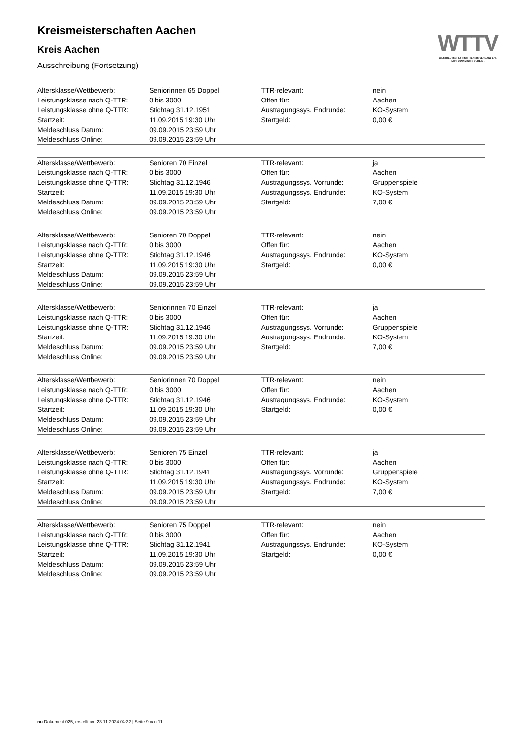Kreismeisterschaften Aachen
Kreis Aachen
Ausschreibung (Fortsetzung)
| Altersklasse/Wettbewerb: | Seniorinnen 65 Doppel | TTR-relevant: | nein |
| Leistungsklasse nach Q-TTR: | 0 bis 3000 | Offen für: | Aachen |
| Leistungsklasse ohne Q-TTR: | Stichtag 31.12.1951 | Austragungssys. Endrunde: | KO-System |
| Startzeit: | 11.09.2015 19:30 Uhr | Startgeld: | 0,00 € |
| Meldeschluss Datum: | 09.09.2015 23:59 Uhr | | |
| Meldeschluss Online: | 09.09.2015 23:59 Uhr | | |
| Altersklasse/Wettbewerb: | Senioren 70 Einzel | TTR-relevant: | ja |
| Leistungsklasse nach Q-TTR: | 0 bis 3000 | Offen für: | Aachen |
| Leistungsklasse ohne Q-TTR: | Stichtag 31.12.1946 | Austragungssys. Vorrunde: | Gruppenspiele |
| Startzeit: | 11.09.2015 19:30 Uhr | Austragungssys. Endrunde: | KO-System |
| Meldeschluss Datum: | 09.09.2015 23:59 Uhr | Startgeld: | 7,00 € |
| Meldeschluss Online: | 09.09.2015 23:59 Uhr | | |
| Altersklasse/Wettbewerb: | Senioren 70 Doppel | TTR-relevant: | nein |
| Leistungsklasse nach Q-TTR: | 0 bis 3000 | Offen für: | Aachen |
| Leistungsklasse ohne Q-TTR: | Stichtag 31.12.1946 | Austragungssys. Endrunde: | KO-System |
| Startzeit: | 11.09.2015 19:30 Uhr | Startgeld: | 0,00 € |
| Meldeschluss Datum: | 09.09.2015 23:59 Uhr | | |
| Meldeschluss Online: | 09.09.2015 23:59 Uhr | | |
| Altersklasse/Wettbewerb: | Seniorinnen 70 Einzel | TTR-relevant: | ja |
| Leistungsklasse nach Q-TTR: | 0 bis 3000 | Offen für: | Aachen |
| Leistungsklasse ohne Q-TTR: | Stichtag 31.12.1946 | Austragungssys. Vorrunde: | Gruppenspiele |
| Startzeit: | 11.09.2015 19:30 Uhr | Austragungssys. Endrunde: | KO-System |
| Meldeschluss Datum: | 09.09.2015 23:59 Uhr | Startgeld: | 7,00 € |
| Meldeschluss Online: | 09.09.2015 23:59 Uhr | | |
| Altersklasse/Wettbewerb: | Seniorinnen 70 Doppel | TTR-relevant: | nein |
| Leistungsklasse nach Q-TTR: | 0 bis 3000 | Offen für: | Aachen |
| Leistungsklasse ohne Q-TTR: | Stichtag 31.12.1946 | Austragungssys. Endrunde: | KO-System |
| Startzeit: | 11.09.2015 19:30 Uhr | Startgeld: | 0,00 € |
| Meldeschluss Datum: | 09.09.2015 23:59 Uhr | | |
| Meldeschluss Online: | 09.09.2015 23:59 Uhr | | |
| Altersklasse/Wettbewerb: | Senioren 75 Einzel | TTR-relevant: | ja |
| Leistungsklasse nach Q-TTR: | 0 bis 3000 | Offen für: | Aachen |
| Leistungsklasse ohne Q-TTR: | Stichtag 31.12.1941 | Austragungssys. Vorrunde: | Gruppenspiele |
| Startzeit: | 11.09.2015 19:30 Uhr | Austragungssys. Endrunde: | KO-System |
| Meldeschluss Datum: | 09.09.2015 23:59 Uhr | Startgeld: | 7,00 € |
| Meldeschluss Online: | 09.09.2015 23:59 Uhr | | |
| Altersklasse/Wettbewerb: | Senioren 75 Doppel | TTR-relevant: | nein |
| Leistungsklasse nach Q-TTR: | 0 bis 3000 | Offen für: | Aachen |
| Leistungsklasse ohne Q-TTR: | Stichtag 31.12.1941 | Austragungssys. Endrunde: | KO-System |
| Startzeit: | 11.09.2015 19:30 Uhr | Startgeld: | 0,00 € |
| Meldeschluss Datum: | 09.09.2015 23:59 Uhr | | |
| Meldeschluss Online: | 09.09.2015 23:59 Uhr | | |
WTTV
WESTDEUTSCHER TISCHTENNIS-VERBAND E.V.
FAIR. DYNAMISCH. VEREINT.
nu.Dokument 025, erstellt am 23.11.2024 04:32 | Seite 9 von 11